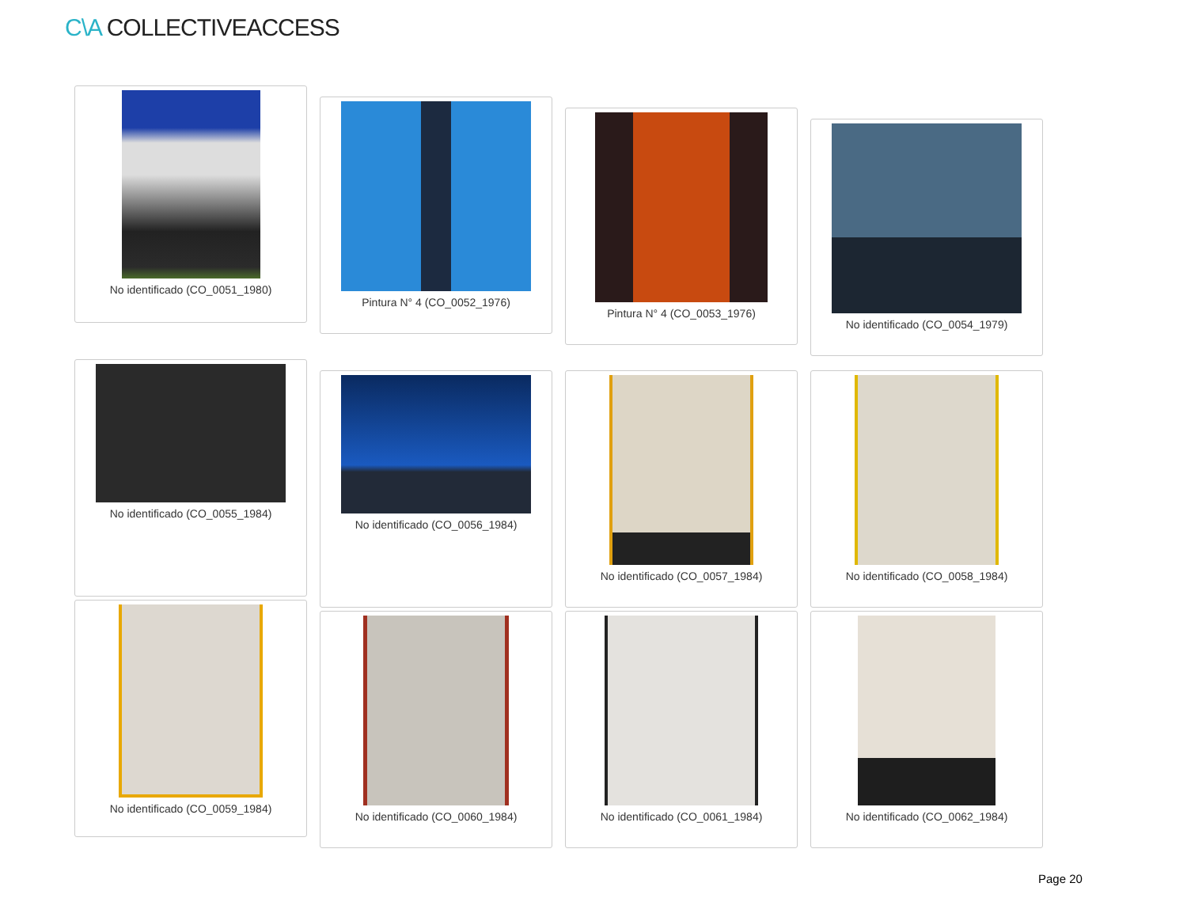C\A COLLECTIVEACCESS
No identificado (CO_0051_1980)
Pintura N° 4 (CO_0052_1976)
Pintura N° 4 (CO_0053_1976)
No identificado (CO_0054_1979)
No identificado (CO_0055_1984)
No identificado (CO_0056_1984) No identificado (CO_0057_1984) No identificado (CO_0058_1984)
No identificado (CO_0059_1984)
No identificado (CO_0060_1984) No identificado (CO_0061_1984) No identificado (CO_0062_1984)
Page 20